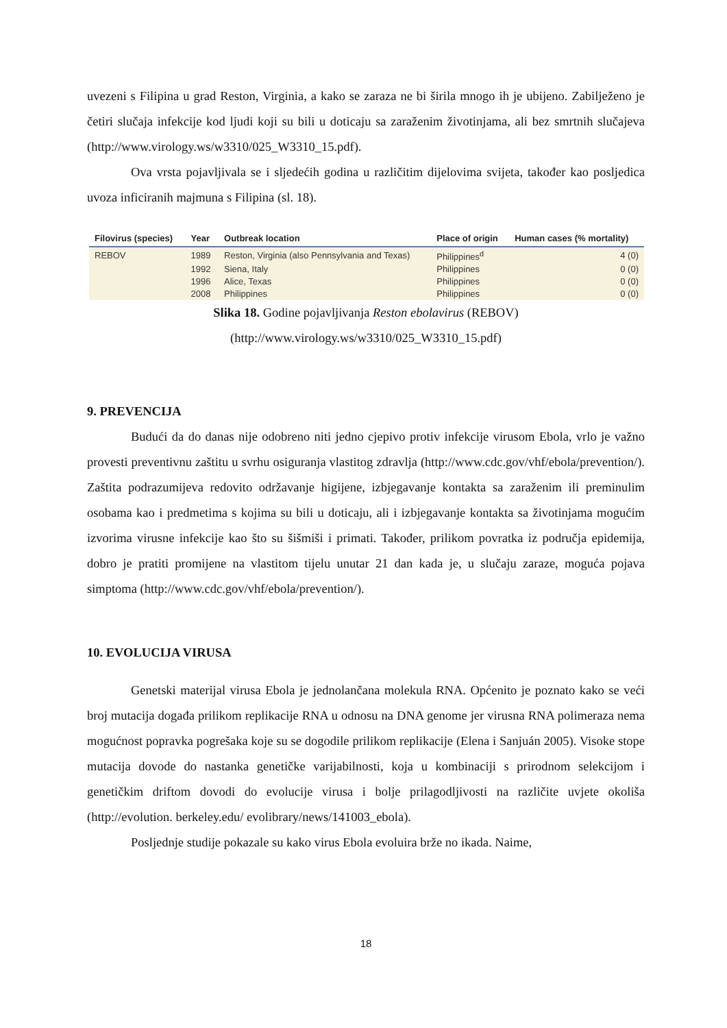uvezeni s Filipina u grad Reston, Virginia, a kako se zaraza ne bi širila mnogo ih je ubijeno. Zabilježeno je četiri slučaja infekcije kod ljudi koji su bili u doticaju sa zaraženim životinjama, ali bez smrtnih slučajeva (http://www.virology.ws/w3310/025_W3310_15.pdf).
Ova vrsta pojavljivala se i sljedećih godina u različitim dijelovima svijeta, također kao posljedica uvoza inficiranih majmuna s Filipina (sl. 18).
| Filovirus (species) | Year | Outbreak location | Place of origin | Human cases (% mortality) |
| --- | --- | --- | --- | --- |
| REBOV | 1989 | Reston, Virginia (also Pennsylvania and Texas) | Philippines<sup>d</sup> | 4 (0) |
| | 1992 | Siena, Italy | Philippines | 0 (0) |
| | 1996 | Alice, Texas | Philippines | 0 (0) |
| | 2008 | Philippines | Philippines | 0 (0) |
Slika 18. Godine pojavljivanja Reston ebolavirus (REBOV)
(http://www.virology.ws/w3310/025_W3310_15.pdf)
9. PREVENCIJA
Budući da do danas nije odobreno niti jedno cjepivo protiv infekcije virusom Ebola, vrlo je važno provesti preventivnu zaštitu u svrhu osiguranja vlastitog zdravlja (http://www.cdc.gov/vhf/ebola/prevention/). Zaštita podrazumijeva redovito održavanje higijene, izbjegavanje kontakta sa zaraženim ili preminulim osobama kao i predmetima s kojima su bili u doticaju, ali i izbjegavanje kontakta sa životinjama mogućim izvorima virusne infekcije kao što su šišmiši i primati. Također, prilikom povratka iz područja epidemija, dobro je pratiti promijene na vlastitom tijelu unutar 21 dan kada je, u slučaju zaraze, moguća pojava simptoma (http://www.cdc.gov/vhf/ebola/prevention/).
10. EVOLUCIJA VIRUSA
Genetski materijal virusa Ebola je jednolančana molekula RNA. Općenito je poznato kako se veći broj mutacija događa prilikom replikacije RNA u odnosu na DNA genome jer virusna RNA polimeraza nema mogućnost popravka pogrešaka koje su se dogodile prilikom replikacije (Elena i Sanjuán 2005). Visoke stope mutacija dovode do nastanka genetičke varijabilnosti, koja u kombinaciji s prirodnom selekcijom i genetičkim driftom dovodi do evolucije virusa i bolje prilagodljivosti na različite uvjete okoliša (http://evolution. berkeley.edu/ evolibrary/news/141003_ebola).
Posljednje studije pokazale su kako virus Ebola evoluira brže no ikada. Naime,
18